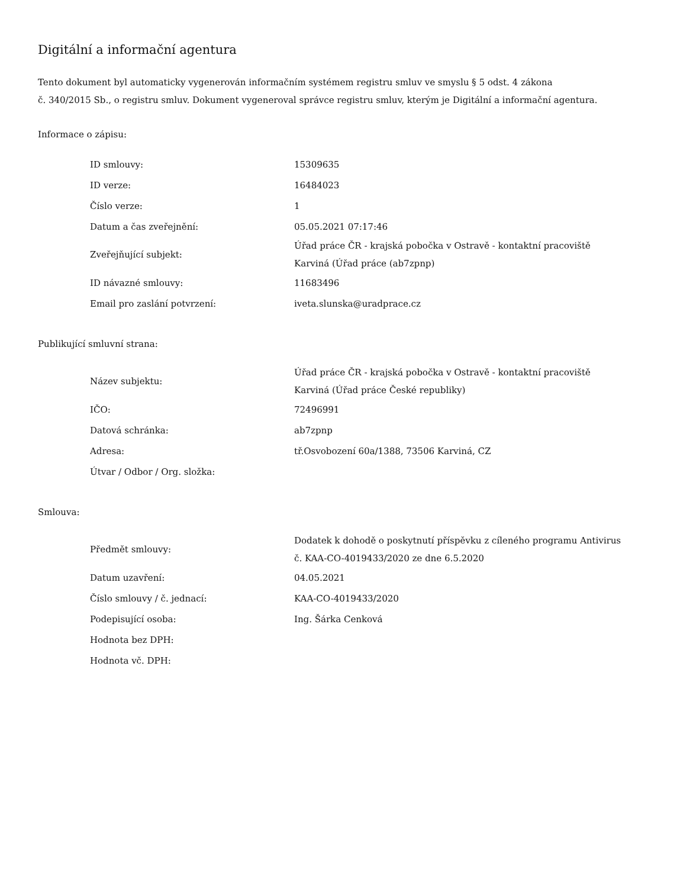Digitální a informační agentura
Tento dokument byl automaticky vygenerován informačním systémem registru smluv ve smyslu § 5 odst. 4 zákona
č. 340/2015 Sb., o registru smluv. Dokument vygeneroval správce registru smluv, kterým je Digitální a informační agentura.
Informace o zápisu:
| ID smlouvy: | 15309635 |
| ID verze: | 16484023 |
| Číslo verze: | 1 |
| Datum a čas zveřejnění: | 05.05.2021 07:17:46 |
| Zveřejňující subjekt: | Úřad práce ČR - krajská pobočka v Ostravě - kontaktní pracoviště Karviná (Úřad práce (ab7zpnp) |
| ID návazné smlouvy: | 11683496 |
| Email pro zaslání potvrzení: | iveta.slunska@uradprace.cz |
Publikující smluvní strana:
| Název subjektu: | Úřad práce ČR - krajská pobočka v Ostravě - kontaktní pracoviště Karviná (Úřad práce České republiky) |
| IČO: | 72496991 |
| Datová schránka: | ab7zpnp |
| Adresa: | tř.Osvobození 60a/1388, 73506 Karviná, CZ |
| Útvar / Odbor / Org. složka: | |
Smlouva:
| Předmět smlouvy: | Dodatek k dohodě o poskytnutí příspěvku z cíleného programu Antivirus č. KAA-CO-4019433/2020 ze dne 6.5.2020 |
| Datum uzavření: | 04.05.2021 |
| Číslo smlouvy / č. jednací: | KAA-CO-4019433/2020 |
| Podepisující osoba: | Ing. Šárka Cenková |
| Hodnota bez DPH: | |
| Hodnota vč. DPH: | |